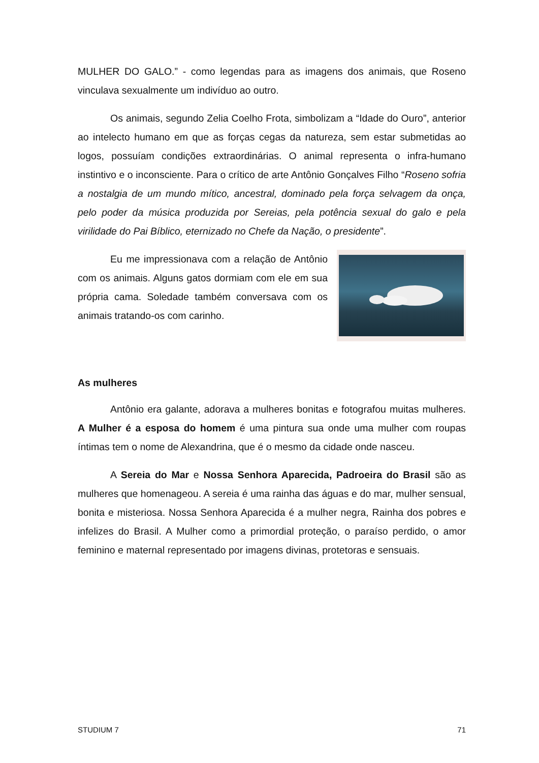MULHER DO GALO.” - como legendas para as imagens dos animais, que Roseno vinculava sexualmente um indivíduo ao outro.
Os animais, segundo Zelia Coelho Frota, simbolizam a “Idade do Ouro”, anterior ao intelecto humano em que as forças cegas da natureza, sem estar submetidas ao logos, possuíam condições extraordinárias. O animal representa o infra-humano instintivo e o inconsciente. Para o crítico de arte Antônio Gonçalves Filho “Roseno sofria a nostalgia de um mundo mítico, ancestral, dominado pela força selvagem da onça, pelo poder da música produzida por Sereias, pela potência sexual do galo e pela virilidade do Pai Bíblico, eternizado no Chefe da Nação, o presidente”.
Eu me impressionava com a relação de Antônio com os animais. Alguns gatos dormiam com ele em sua própria cama. Soledade também conversava com os animais tratando-os com carinho.
As mulheres
Antônio era galante, adorava a mulheres bonitas e fotografou muitas mulheres. A Mulher é a esposa do homem é uma pintura sua onde uma mulher com roupas íntimas tem o nome de Alexandrina, que é o mesmo da cidade onde nasceu.
A Sereia do Mar e Nossa Senhora Aparecida, Padroeira do Brasil são as mulheres que homenageou. A sereia é uma rainha das águas e do mar, mulher sensual, bonita e misteriosa. Nossa Senhora Aparecida é a mulher negra, Rainha dos pobres e infelizes do Brasil. A Mulher como a primordial proteção, o paraíso perdido, o amor feminino e maternal representado por imagens divinas, protetoras e sensuais.
STUDIUM 7 71